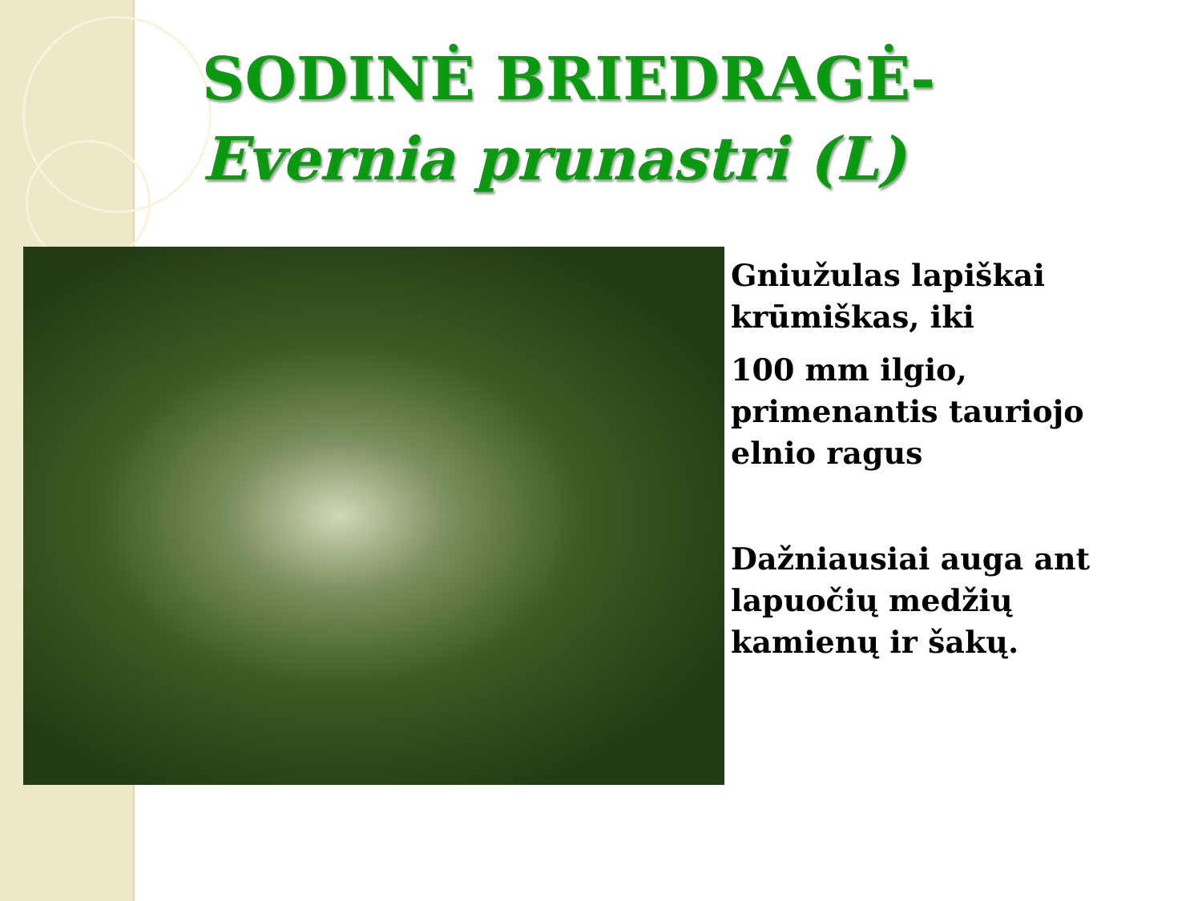SODINĖ BRIEDRAGĖ-
Evernia prunastri (L)
Gniužulas lapiškai krūmiškas, iki
100 mm ilgio, primenantis tauriojo elnio ragus
Dažniausiai auga ant lapuočių medžių kamienų ir šakų.